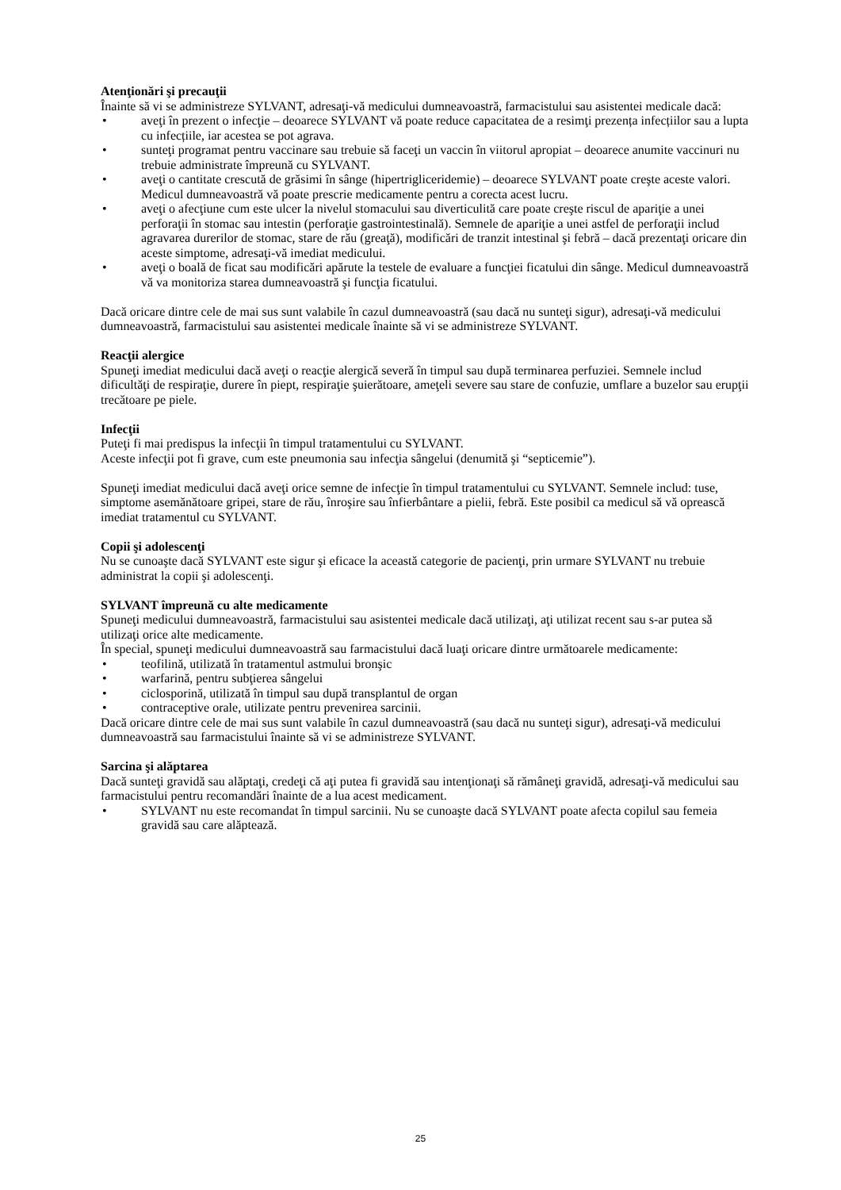Atenţionări şi precauţii
Înainte să vi se administreze SYLVANT, adresaţi-vă medicului dumneavoastră, farmacistului sau asistentei medicale dacă:
• aveţi în prezent o infecţie – deoarece SYLVANT vă poate reduce capacitatea de a resimţi prezența infecțiilor sau a lupta cu infecțiile, iar acestea se pot agrava.
• sunteţi programat pentru vaccinare sau trebuie să faceţi un vaccin în viitorul apropiat – deoarece anumite vaccinuri nu trebuie administrate împreună cu SYLVANT.
• aveţi o cantitate crescută de grăsimi în sânge (hipertrigliceridemie) – deoarece SYLVANT poate creşte aceste valori. Medicul dumneavoastră vă poate prescrie medicamente pentru a corecta acest lucru.
• aveţi o afecţiune cum este ulcer la nivelul stomacului sau diverticulită care poate creşte riscul de apariţie a unei perforaţii în stomac sau intestin (perforaţie gastrointestinală). Semnele de apariţie a unei astfel de perforaţii includ agravarea durerilor de stomac, stare de rău (greaţă), modificări de tranzit intestinal şi febră – dacă prezentaţi oricare din aceste simptome, adresaţi-vă imediat medicului.
• aveţi o boală de ficat sau modificări apărute la testele de evaluare a funcţiei ficatului din sânge. Medicul dumneavoastră vă va monitoriza starea dumneavoastră şi funcţia ficatului.
Dacă oricare dintre cele de mai sus sunt valabile în cazul dumneavoastră (sau dacă nu sunteţi sigur), adresaţi-vă medicului dumneavoastră, farmacistului sau asistentei medicale înainte să vi se administreze SYLVANT.
Reacţii alergice
Spuneţi imediat medicului dacă aveţi o reacţie alergică severă în timpul sau după terminarea perfuziei. Semnele includ dificultăţi de respiraţie, durere în piept, respiraţie şuierătoare, ameţeli severe sau stare de confuzie, umflare a buzelor sau erupţii trecătoare pe piele.
Infecţii
Puteţi fi mai predispus la infecţii în timpul tratamentului cu SYLVANT.
Aceste infecţii pot fi grave, cum este pneumonia sau infecţia sângelui (denumită şi “septicemie”).
Spuneţi imediat medicului dacă aveţi orice semne de infecţie în timpul tratamentului cu SYLVANT. Semnele includ: tuse, simptome asemănătoare gripei, stare de rău, înroşire sau înfierbântare a pielii, febră. Este posibil ca medicul să vă oprească imediat tratamentul cu SYLVANT.
Copii şi adolescenţi
Nu se cunoaşte dacă SYLVANT este sigur şi eficace la această categorie de pacienţi, prin urmare SYLVANT nu trebuie administrat la copii şi adolescenţi.
SYLVANT împreună cu alte medicamente
Spuneţi medicului dumneavoastră, farmacistului sau asistentei medicale dacă utilizaţi, aţi utilizat recent sau s-ar putea să utilizaţi orice alte medicamente.
În special, spuneţi medicului dumneavoastră sau farmacistului dacă luaţi oricare dintre următoarele medicamente:
• teofilină, utilizată în tratamentul astmului bronşic
• warfarină, pentru subţierea sângelui
• ciclosporină, utilizată în timpul sau după transplantul de organ
• contraceptive orale, utilizate pentru prevenirea sarcinii.
Dacă oricare dintre cele de mai sus sunt valabile în cazul dumneavoastră (sau dacă nu sunteţi sigur), adresaţi-vă medicului dumneavoastră sau farmacistului înainte să vi se administreze SYLVANT.
Sarcina şi alăptarea
Dacă sunteţi gravidă sau alăptaţi, credeţi că aţi putea fi gravidă sau intenţionaţi să rămâneţi gravidă, adresaţi-vă medicului sau farmacistului pentru recomandări înainte de a lua acest medicament.
• SYLVANT nu este recomandat în timpul sarcinii. Nu se cunoaşte dacă SYLVANT poate afecta copilul sau femeia gravidă sau care alăptează.
25